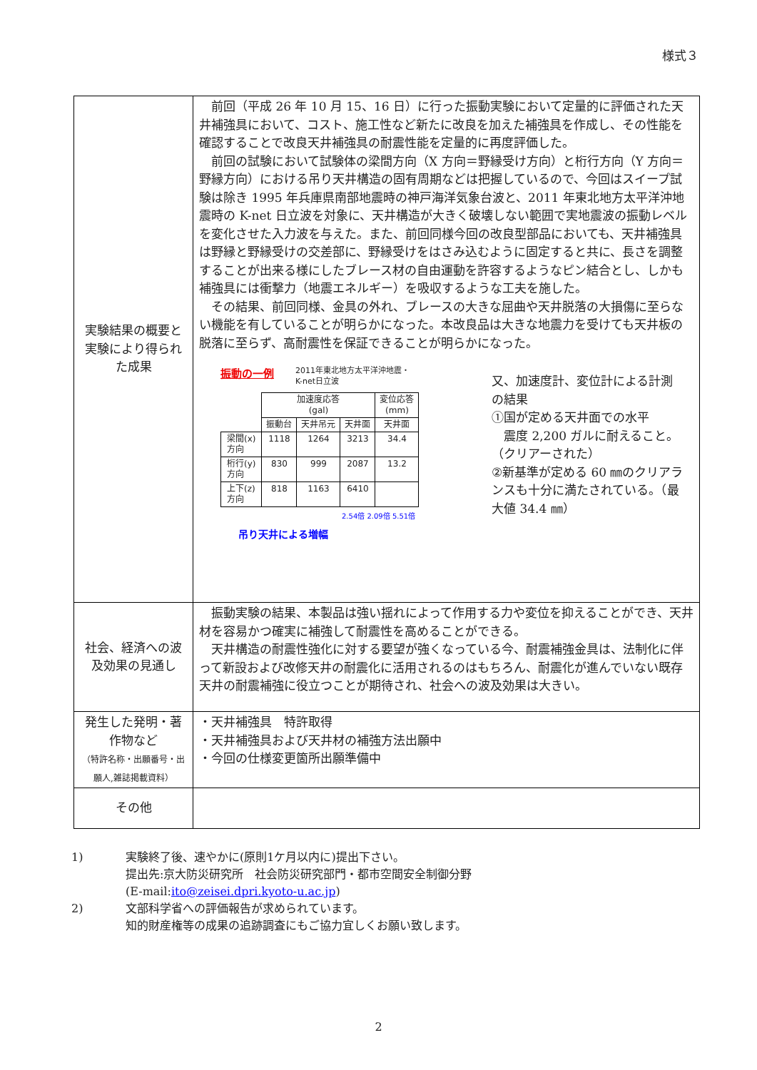様式３
| 実験結果の概要と実験により得られた成果 | 前回（平成 26 年 10 月 15、16 日）に行った振動実験において定量的に評価された天井補強具において、コスト、施工性など新たに改良を加えた補強具を作成し、その性能を確認することで改良天井補強具の耐震性能を定量的に再度評価した。 前回の試験において試験体の梁間方向（X 方向＝野縁受け方向）と桁行方向（Y 方向＝野縁方向）における吊り天井構造の固有周期などは把握しているので、今回はスイープ試験は除き 1995 年兵庫県南部地震時の神戸海洋気象台波と、2011 年東北地方太平洋沖地震時の K-net 日立波を対象に、天井構造が大きく破壊しない範囲で実地震波の振動レベルを変化させた入力波を与えた。また、前回同様今回の改良型部品においても、天井補強具は野縁と野縁受けの交差部に、野縁受けをはさみ込むように固定すると共に、長さを調整することが出来る様にしたブレース材の自由運動を許容するようなピン結合とし、しかも補強具には衝撃力（地震エネルギー）を吸収するような工夫を施した。 その結果、前回同様、金具の外れ、ブレースの大きな屈曲や天井脱落の大損傷に至らない機能を有していることが明らかになった。本改良品は大きな地震力を受けても天井板の脱落に至らず、高耐震性を保証できることが明らかになった。 振動の一例 2011年東北地方太平洋沖地震・ K-net日立波 / / 加速度応答 (gal) / / / 変位応答 (mm) / / --- / --- / --- / --- / --- / / / 振動台 / 天井吊元 / 天井面 / 天井面 / / 梁間(x) 方向 / 1118 / 1264 / 3213 / 34.4 / / 桁行(y) 方向 / 830 / 999 / 2087 / 13.2 / / 上下(z) 方向 / 818 / 1163 / 6410 / / 2.54倍 2.09倍 5.51倍 吊り天井による増幅 又、加速度計、変位計による計測の結果 ①国が定める天井面での水平 震度 2,200 ガルに耐えること。（クリアーされた） ②新基準が定める 60 ㎜のクリアランスも十分に満たされている。（最大値 34.4 ㎜） |
| 社会、経済への波及効果の見通し | 振動実験の結果、本製品は強い揺れによって作用する力や変位を抑えることができ、天井材を容易かつ確実に補強して耐震性を高めることができる。 天井構造の耐震性強化に対する要望が強くなっている今、耐震補強金具は、法制化に伴って新設および改修天井の耐震化に活用されるのはもちろん、耐震化が進んでいない既存天井の耐震補強に役立つことが期待され、社会への波及効果は大きい。 |
| 発生した発明・著作物など （特許名称・出願番号・出願人,雑誌掲載資料） | ・天井補強具 特許取得 ・天井補強具および天井材の補強方法出願中 ・今回の仕様変更箇所出願準備中 |
| その他 | |
1) 実験終了後、速やかに(原則1ケ月以内に)提出下さい。
提出先:京大防災研究所　社会防災研究部門・都市空間安全制御分野
(E-mail:ito@zeisei.dpri.kyoto-u.ac.jp)
2) 文部科学省への評価報告が求められています。
知的財産権等の成果の追跡調査にもご協力宜しくお願い致します。
2